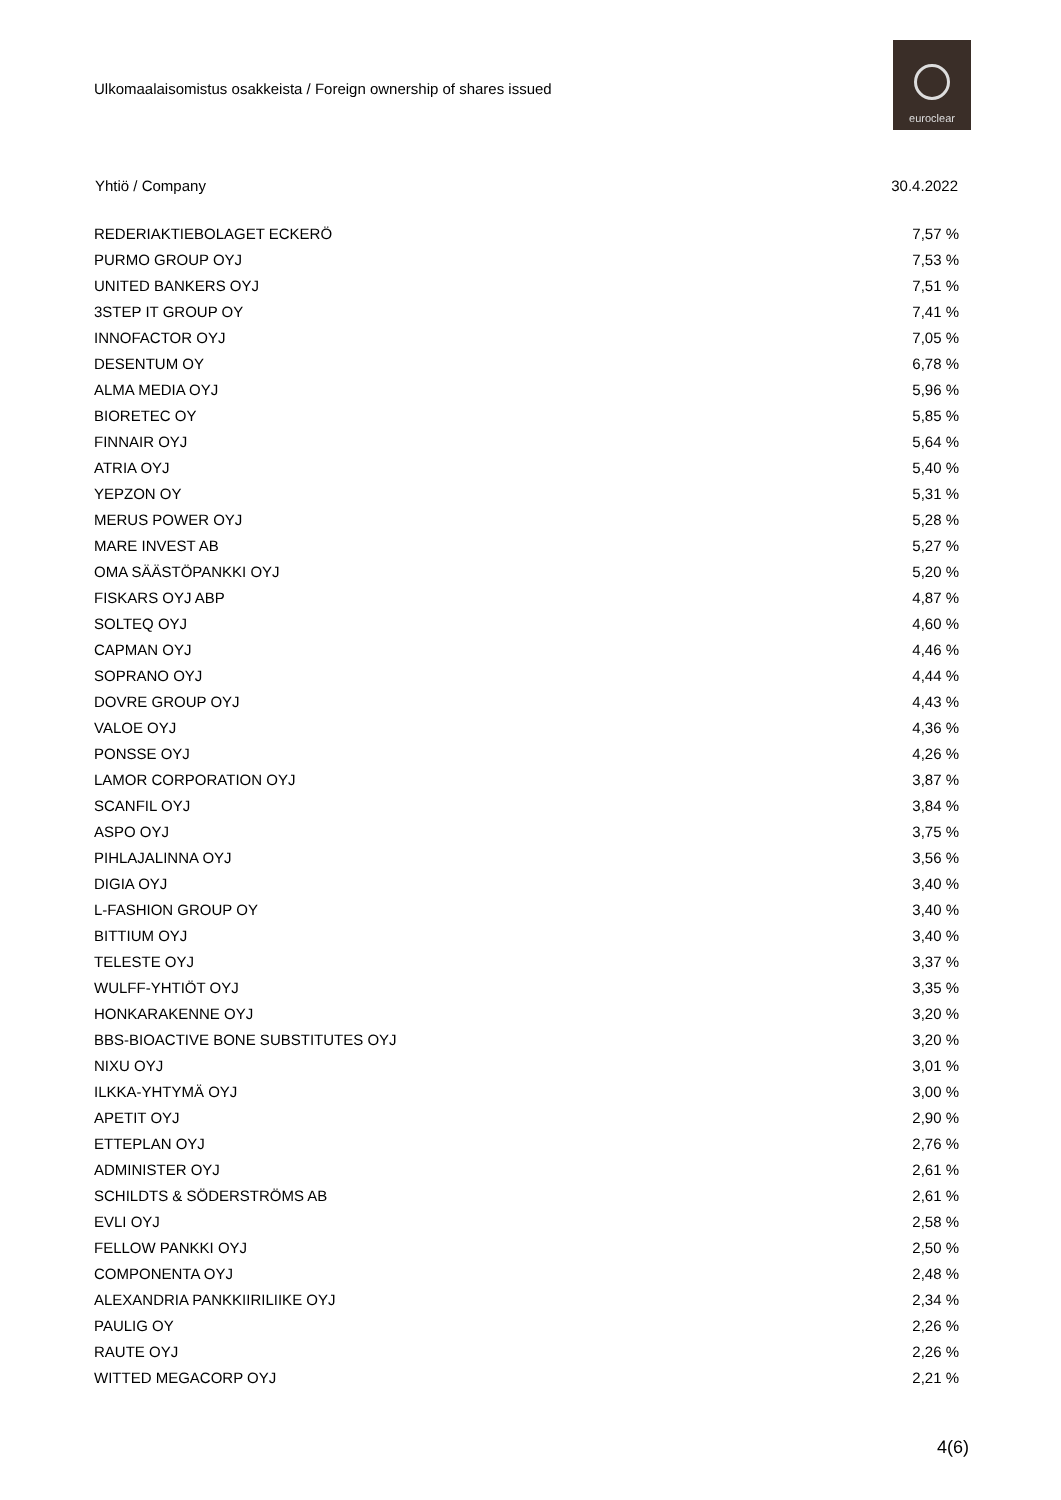Ulkomaalaisomistus osakkeista / Foreign ownership of shares issued
euroclear
| Yhtiö / Company | 30.4.2022 |
| --- | --- |
| REDERIAKTIEBOLAGET ECKERÖ | 7,57 % |
| PURMO GROUP OYJ | 7,53 % |
| UNITED BANKERS OYJ | 7,51 % |
| 3STEP IT GROUP OY | 7,41 % |
| INNOFACTOR OYJ | 7,05 % |
| DESENTUM OY | 6,78 % |
| ALMA MEDIA OYJ | 5,96 % |
| BIORETEC OY | 5,85 % |
| FINNAIR OYJ | 5,64 % |
| ATRIA OYJ | 5,40 % |
| YEPZON OY | 5,31 % |
| MERUS POWER OYJ | 5,28 % |
| MARE INVEST AB | 5,27 % |
| OMA SÄÄSTÖPANKKI OYJ | 5,20 % |
| FISKARS OYJ ABP | 4,87 % |
| SOLTEQ OYJ | 4,60 % |
| CAPMAN OYJ | 4,46 % |
| SOPRANO OYJ | 4,44 % |
| DOVRE GROUP OYJ | 4,43 % |
| VALOE OYJ | 4,36 % |
| PONSSE OYJ | 4,26 % |
| LAMOR CORPORATION OYJ | 3,87 % |
| SCANFIL OYJ | 3,84 % |
| ASPO OYJ | 3,75 % |
| PIHLAJALINNA OYJ | 3,56 % |
| DIGIA OYJ | 3,40 % |
| L-FASHION GROUP OY | 3,40 % |
| BITTIUM OYJ | 3,40 % |
| TELESTE OYJ | 3,37 % |
| WULFF-YHTIÖT OYJ | 3,35 % |
| HONKARAKENNE OYJ | 3,20 % |
| BBS-BIOACTIVE BONE SUBSTITUTES OYJ | 3,20 % |
| NIXU OYJ | 3,01 % |
| ILKKA-YHTYMÄ OYJ | 3,00 % |
| APETIT OYJ | 2,90 % |
| ETTEPLAN OYJ | 2,76 % |
| ADMINISTER OYJ | 2,61 % |
| SCHILDTS & SÖDERSTRÖMS AB | 2,61 % |
| EVLI OYJ | 2,58 % |
| FELLOW PANKKI OYJ | 2,50 % |
| COMPONENTA OYJ | 2,48 % |
| ALEXANDRIA PANKKIIRILIIKE OYJ | 2,34 % |
| PAULIG OY | 2,26 % |
| RAUTE OYJ | 2,26 % |
| WITTED MEGACORP OYJ | 2,21 % |
4(6)